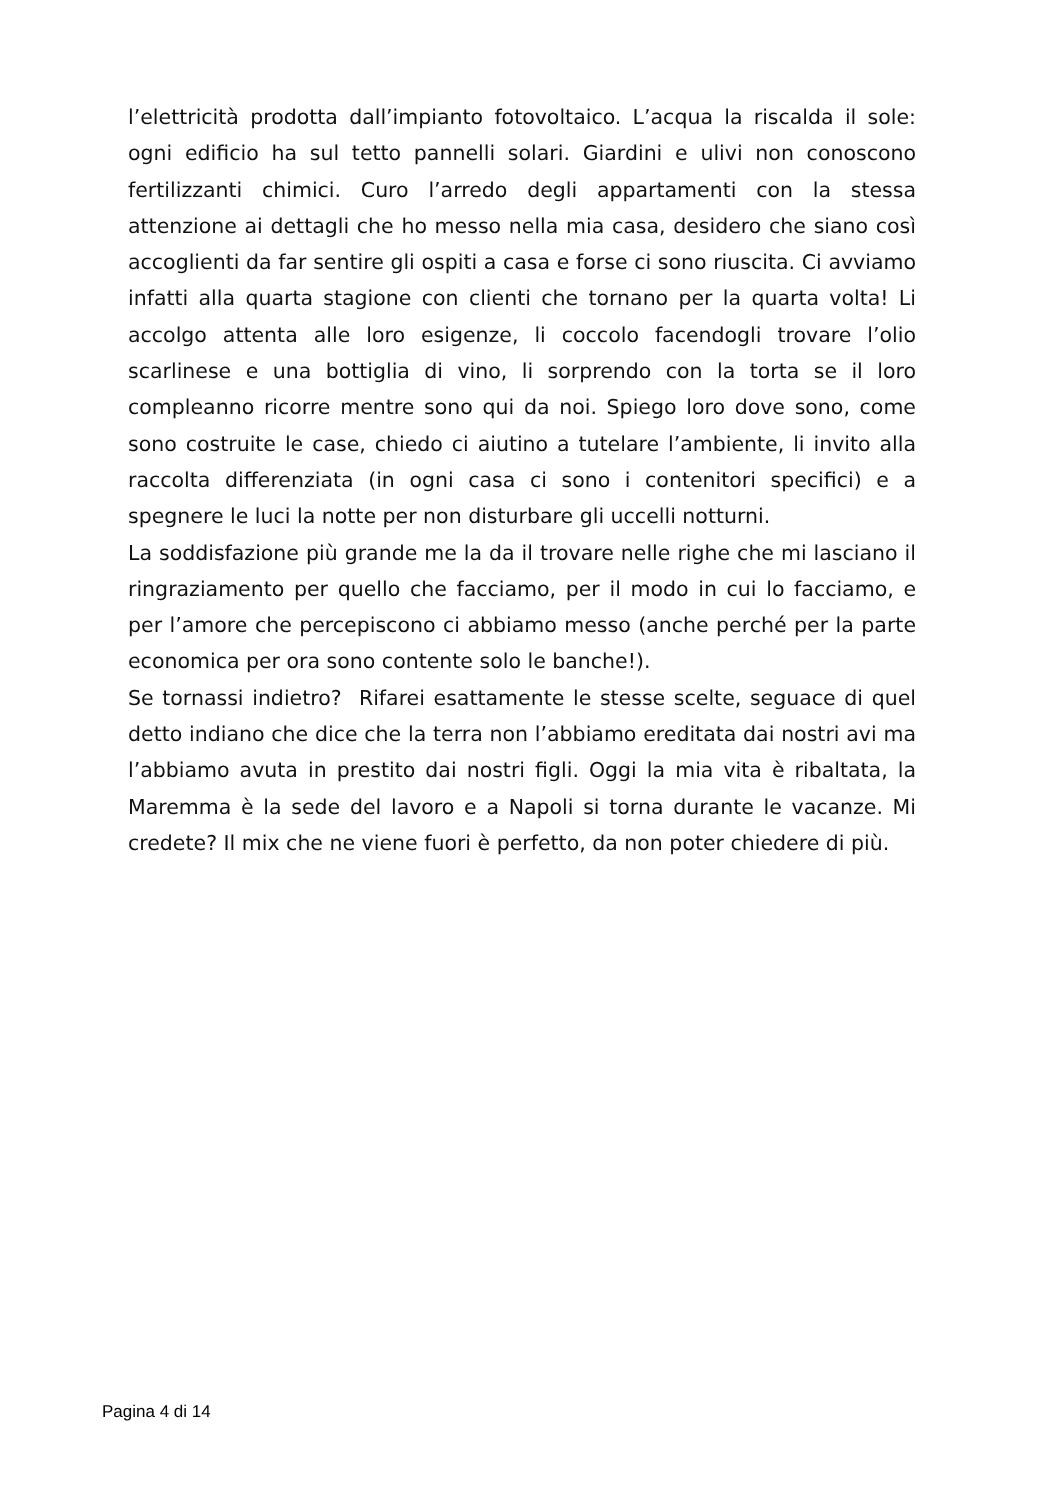l’elettricità prodotta dall’impianto fotovoltaico. L’acqua la riscalda il sole: ogni edificio ha sul tetto pannelli solari. Giardini e ulivi non conoscono fertilizzanti chimici. Curo l’arredo degli appartamenti con la stessa attenzione ai dettagli che ho messo nella mia casa, desidero che siano così accoglienti da far sentire gli ospiti a casa e forse ci sono riuscita. Ci avviamo infatti alla quarta stagione con clienti che tornano per la quarta volta! Li accolgo attenta alle loro esigenze, li coccolo facendogli trovare l’olio scarlinese e una bottiglia di vino, li sorprendo con la torta se il loro compleanno ricorre mentre sono qui da noi. Spiego loro dove sono, come sono costruite le case, chiedo ci aiutino a tutelare l’ambiente, li invito alla raccolta differenziata (in ogni casa ci sono i contenitori specifici) e a spegnere le luci la notte per non disturbare gli uccelli notturni.
La soddisfazione più grande me la da il trovare nelle righe che mi lasciano il ringraziamento per quello che facciamo, per il modo in cui lo facciamo, e per l’amore che percepiscono ci abbiamo messo (anche perché per la parte economica per ora sono contente solo le banche!).
Se tornassi indietro? Rifarei esattamente le stesse scelte, seguace di quel detto indiano che dice che la terra non l’abbiamo ereditata dai nostri avi ma l’abbiamo avuta in prestito dai nostri figli. Oggi la mia vita è ribaltata, la Maremma è la sede del lavoro e a Napoli si torna durante le vacanze. Mi credete? Il mix che ne viene fuori è perfetto, da non poter chiedere di più.
Pagina 4 di 14